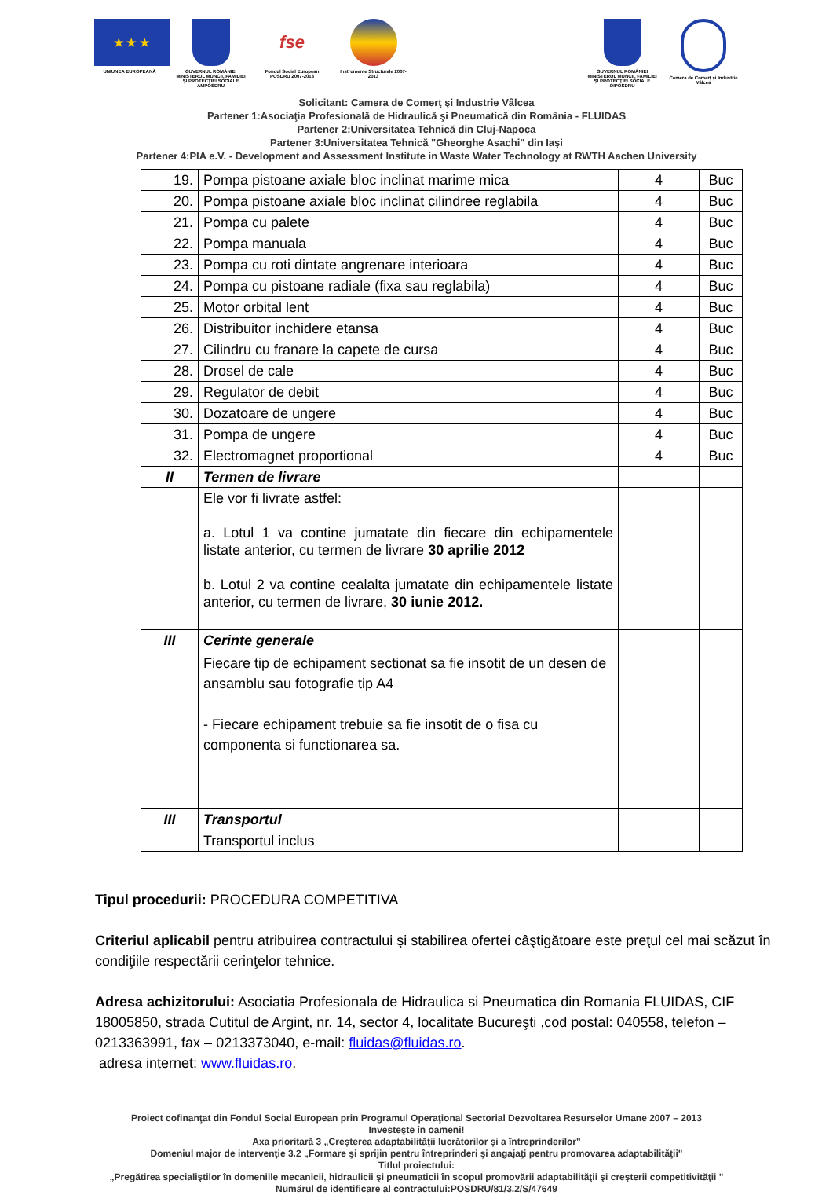★ ★ ★
UNIUNEA EUROPEANĂ
GUVERNUL ROMÂNIEI MINISTERUL MUNCII, FAMILIEI ŞI PROTECŢIEI SOCIALE AMPOSDRU
fse
Fondul Social European POSDRU 2007-2013
Instrumente Structurale 2007-2013
GUVERNUL ROMÂNIEI MINISTERUL MUNCII, FAMILIEI ŞI PROTECŢIEI SOCIALE OIPOSDRU
Camera de Comerţ şi Industrie Vâlcea
Solicitant: Camera de Comerţ şi Industrie Vâlcea
Partener 1:Asociaţia Profesională de Hidraulică şi Pneumatică din România - FLUIDAS
Partener 2:Universitatea Tehnică din Cluj-Napoca
Partener 3:Universitatea Tehnică "Gheorghe Asachi" din Iaşi
Partener 4:PIA e.V. - Development and Assessment Institute in Waste Water Technology at RWTH Aachen University
| 19. | Pompa pistoane axiale bloc inclinat marime mica | 4 | Buc |
| 20. | Pompa pistoane axiale bloc inclinat cilindree reglabila | 4 | Buc |
| 21. | Pompa cu palete | 4 | Buc |
| 22. | Pompa manuala | 4 | Buc |
| 23. | Pompa cu roti dintate angrenare interioara | 4 | Buc |
| 24. | Pompa cu pistoane radiale (fixa sau reglabila) | 4 | Buc |
| 25. | Motor orbital lent | 4 | Buc |
| 26. | Distribuitor inchidere etansa | 4 | Buc |
| 27. | Cilindru cu franare la capete de cursa | 4 | Buc |
| 28. | Drosel de cale | 4 | Buc |
| 29. | Regulator de debit | 4 | Buc |
| 30. | Dozatoare de ungere | 4 | Buc |
| 31. | Pompa de ungere | 4 | Buc |
| 32. | Electromagnet proportional | 4 | Buc |
| II | Termen de livrare | | |
| | Ele vor fi livrate astfel: a. Lotul 1 va contine jumatate din fiecare din echipamentele listate anterior, cu termen de livrare 30 aprilie 2012 b. Lotul 2 va contine cealalta jumatate din echipamentele listate anterior, cu termen de livrare, 30 iunie 2012. | | |
| III | Cerinte generale | | |
| | Fiecare tip de echipament sectionat sa fie insotit de un desen de ansamblu sau fotografie tip A4 - Fiecare echipament trebuie sa fie insotit de o fisa cu componenta si functionarea sa. | | |
| III | Transportul | | |
| | Transportul inclus | | |
Tipul procedurii: PROCEDURA COMPETITIVA
Criteriul aplicabil pentru atribuirea contractului şi stabilirea ofertei câştigătoare este preţul cel mai scăzut în condiţiile respectării cerinţelor tehnice.
Adresa achizitorului: Asociatia Profesionala de Hidraulica si Pneumatica din Romania FLUIDAS, CIF 18005850, strada Cutitul de Argint, nr. 14, sector 4, localitate Bucureşti ,cod postal: 040558, telefon – 0213363991, fax – 0213373040, e-mail: fluidas@fluidas.ro.
adresa internet: www.fluidas.ro.
Proiect cofinanţat din Fondul Social European prin Programul Operaţional Sectorial Dezvoltarea Resurselor Umane 2007 – 2013
Investeşte în oameni!
Axa prioritară 3 „Creşterea adaptabilităţii lucrătorilor şi a întreprinderilor"
Domeniul major de intervenţie 3.2 „Formare şi sprijin pentru întreprinderi şi angajaţi pentru promovarea adaptabilităţii"
Titlul proiectului:
„Pregătirea specialiştilor în domeniile mecanicii, hidraulicii şi pneumaticii în scopul promovării adaptabilităţii şi creşterii competitivităţii "
Numărul de identificare al contractului:POSDRU/81/3.2/S/47649